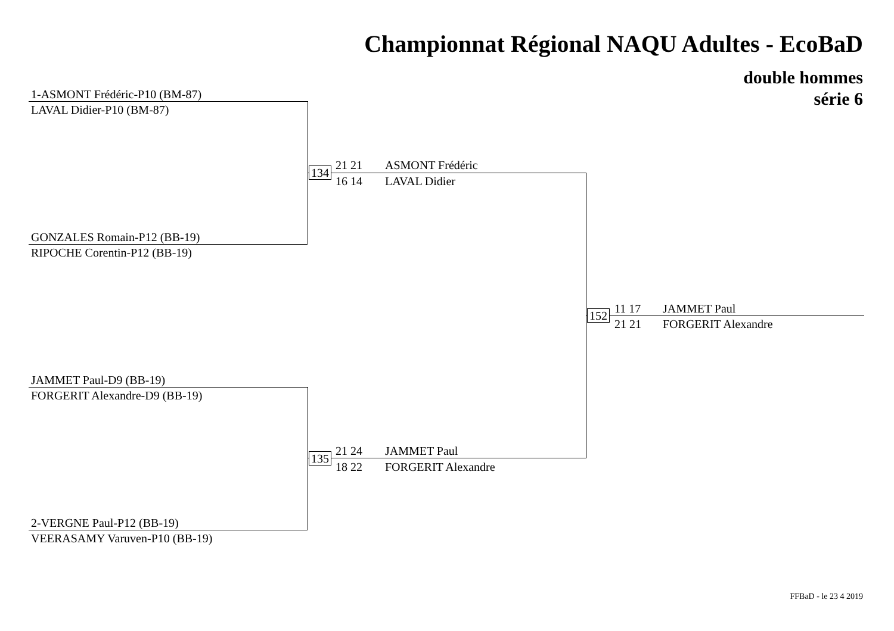Championnat Régional NAQU Adultes - EcoBaD
double hommes
série 6
1-ASMONT Frédéric-P10 (BM-87)
LAVAL Didier-P10 (BM-87)
GONZALES Romain-P12 (BB-19)
RIPOCHE Corentin-P12 (BB-19)
JAMMET Paul-D9 (BB-19)
FORGERIT Alexandre-D9 (BB-19)
2-VERGNE Paul-P12 (BB-19)
VEERASAMY Varuven-P10 (BB-19)
134
21 21
16 14
ASMONT Frédéric
LAVAL Didier
135
21 24
18 22
JAMMET Paul
FORGERIT Alexandre
152
11 17
21 21
JAMMET Paul
FORGERIT Alexandre
FFBaD - le 23 4 2019